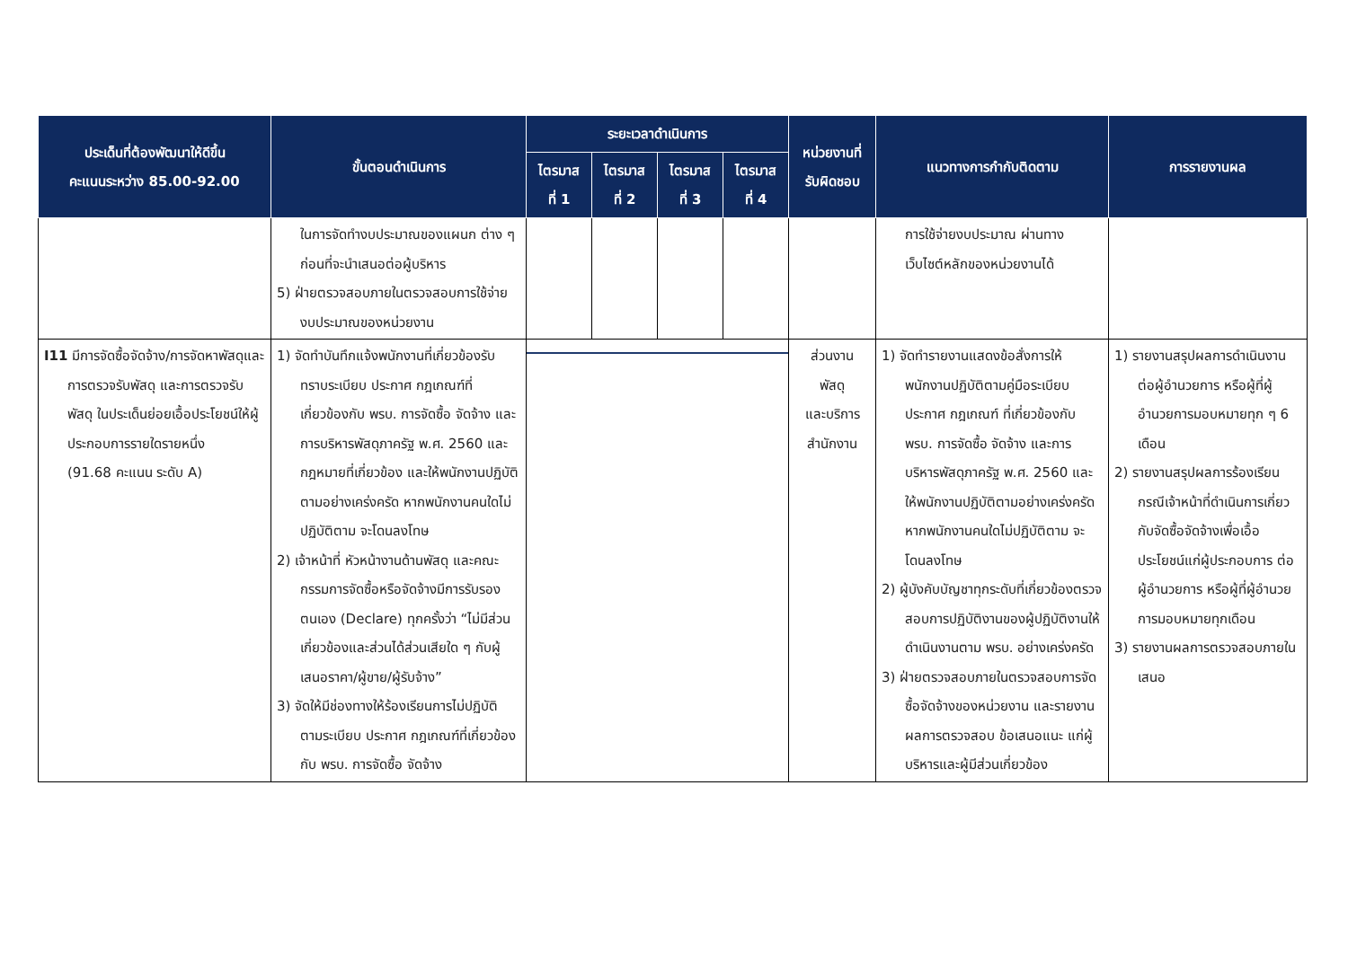| ประเด็นที่ต้องพัฒนาให้ดีขึ้น คะแนนระหว่าง 85.00-92.00 | ขั้นตอนดำเนินการ | ระยะเวลาดำเนินการ | | | | หน่วยงานที่ รับผิดชอบ | แนวทางการกำกับติดตาม | การรายงานผล |
| --- | --- | --- | --- | --- | --- | --- | --- | --- |
| | | ไตรมาส ที่ 1 | ไตรมาส ที่ 2 | ไตรมาส ที่ 3 | ไตรมาส ที่ 4 | | | |
| | ในการจัดทำงบประมาณของแผนก ต่าง ๆ ก่อนที่จะนำเสนอต่อผู้บริหาร 5) ฝ่ายตรวจสอบภายในตรวจสอบการใช้จ่ายงบประมาณของหน่วยงาน | | | | | | การใช้จ่ายงบประมาณ ผ่านทาง เว็บไซต์หลักของหน่วยงานได้ | |
| I11 มีการจัดซื้อจัดจ้าง/การจัดหาพัสดุและการตรวจรับพัสดุ และการตรวจรับพัสดุ ในประเด็นย่อยเอื้อประโยชน์ให้ผู้ประกอบการรายใดรายหนึ่ง (91.68 คะแนน ระดับ A) | 1) จัดทำบันทึกแจ้งพนักงานที่เกี่ยวข้องรับทราบระเบียบ ประกาศ กฎเกณฑ์ที่เกี่ยวข้องกับ พรบ. การจัดซื้อ จัดจ้าง และการบริหารพัสดุภาครัฐ พ.ศ. 2560 และกฎหมายที่เกี่ยวข้อง และให้พนักงานปฏิบัติตามอย่างเคร่งครัด หากพนักงานคนใดไม่ปฏิบัติตาม จะโดนลงโทษ 2) เจ้าหน้าที่ หัวหน้างานด้านพัสดุ และคณะกรรมการจัดซื้อหรือจัดจ้างมีการรับรองตนเอง (Declare) ทุกครั้งว่า “ไม่มีส่วนเกี่ยวข้องและส่วนได้ส่วนเสียใด ๆ กับผู้เสนอราคา/ผู้ขาย/ผู้รับจ้าง” 3) จัดให้มีช่องทางให้ร้องเรียนการไม่ปฏิบัติตามระเบียบ ประกาศ กฎเกณฑ์ที่เกี่ยวข้องกับ พรบ. การจัดซื้อ จัดจ้าง | | | | | ส่วนงาน พัสดุ และบริการ สำนักงาน | 1) จัดทำรายงานแสดงข้อสั่งการให้พนักงานปฏิบัติตามคู่มือระเบียบ ประกาศ กฎเกณฑ์ ที่เกี่ยวข้องกับ พรบ. การจัดซื้อ จัดจ้าง และการบริหารพัสดุภาครัฐ พ.ศ. 2560 และให้พนักงานปฏิบัติตามอย่างเคร่งครัด หากพนักงานคนใดไม่ปฏิบัติตาม จะโดนลงโทษ 2) ผู้บังคับบัญชาทุกระดับที่เกี่ยวข้องตรวจสอบการปฏิบัติงานของผู้ปฏิบัติงานให้ดำเนินงานตาม พรบ. อย่างเคร่งครัด 3) ฝ่ายตรวจสอบภายในตรวจสอบการจัดซื้อจัดจ้างของหน่วยงาน และรายงานผลการตรวจสอบ ข้อเสนอแนะ แก่ผู้บริหารและผู้มีส่วนเกี่ยวข้อง | 1) รายงานสรุปผลการดำเนินงานต่อผู้อำนวยการ หรือผู้ที่ผู้อำนวยการมอบหมายทุก ๆ 6 เดือน 2) รายงานสรุปผลการร้องเรียน กรณีเจ้าหน้าที่ดำเนินการเกี่ยวกับจัดซื้อจัดจ้างเพื่อเอื้อประโยชน์แก่ผู้ประกอบการ ต่อผู้อำนวยการ หรือผู้ที่ผู้อำนวยการมอบหมายทุกเดือน 3) รายงานผลการตรวจสอบภายในเสนอ |